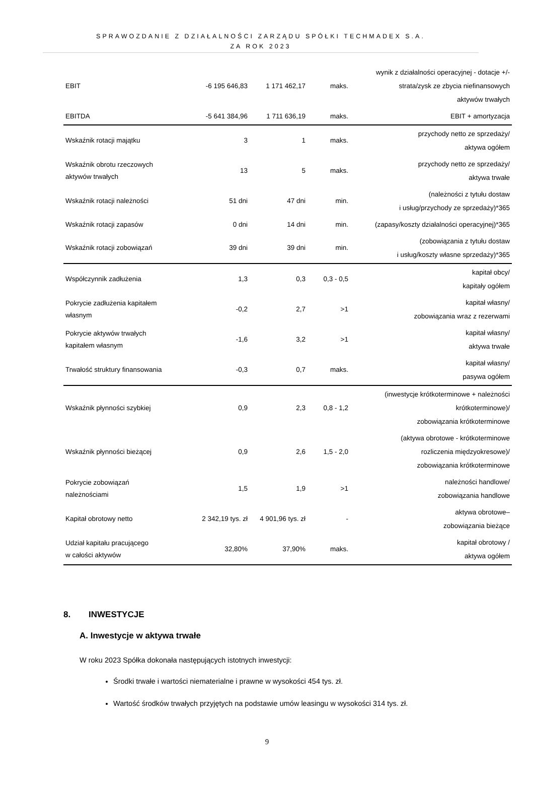SPRAWOZDANIE Z DZIAŁALNOŚCI ZARZĄDU SPÓŁKI TECHMADEX S.A.
ZA ROK 2023
| EBIT | -6 195 646,83 | 1 171 462,17 | maks. | wynik z działalności operacyjnej - dotacje +/- strata/zysk ze zbycia niefinansowych aktywów trwałych |
| EBITDA | -5 641 384,96 | 1 711 636,19 | maks. | EBIT + amortyzacja |
| Wskaźnik rotacji majątku | 3 | 1 | maks. | przychody netto ze sprzedaży/ aktywa ogółem |
| Wskaźnik obrotu rzeczowych aktywów trwałych | 13 | 5 | maks. | przychody netto ze sprzedaży/ aktywa trwałe |
| Wskaźnik rotacji należności | 51 dni | 47 dni | min. | (należności z tytułu dostaw i usług/przychody ze sprzedaży)*365 |
| Wskaźnik rotacji zapasów | 0 dni | 14 dni | min. | (zapasy/koszty działalności operacyjnej)*365 |
| Wskaźnik rotacji zobowiązań | 39 dni | 39 dni | min. | (zobowiązania z tytułu dostaw i usług/koszty własne sprzedaży)*365 |
| Współczynnik zadłużenia | 1,3 | 0,3 | 0,3 - 0,5 | kapitał obcy/ kapitały ogółem |
| Pokrycie zadłużenia kapitałem własnym | -0,2 | 2,7 | >1 | kapitał własny/ zobowiązania wraz z rezerwami |
| Pokrycie aktywów trwałych kapitałem własnym | -1,6 | 3,2 | >1 | kapitał własny/ aktywa trwałe |
| Trwałość struktury finansowania | -0,3 | 0,7 | maks. | kapitał własny/ pasywa ogółem |
| Wskaźnik płynności szybkiej | 0,9 | 2,3 | 0,8 - 1,2 | (inwestycje krótkoterminowe + należności krótkoterminowe)/ zobowiązania krótkoterminowe |
| Wskaźnik płynności bieżącej | 0,9 | 2,6 | 1,5 - 2,0 | (aktywa obrotowe - krótkoterminowe rozliczenia międzyokresowe)/ zobowiązania krótkoterminowe |
| Pokrycie zobowiązań należnościami | 1,5 | 1,9 | >1 | należności handlowe/ zobowiązania handlowe |
| Kapitał obrotowy netto | 2 342,19 tys. zł | 4 901,96 tys. zł | - | aktywa obrotowe– zobowiązania bieżące |
| Udział kapitału pracującego w całości aktywów | 32,80% | 37,90% | maks. | kapitał obrotowy / aktywa ogółem |
8. INWESTYCJE
A. Inwestycje w aktywa trwałe
W roku 2023 Spółka dokonała następujących istotnych inwestycji:
Środki trwałe i wartości niematerialne i prawne w wysokości 454 tys. zł.
Wartość środków trwałych przyjętych na podstawie umów leasingu w wysokości 314 tys. zł.
9